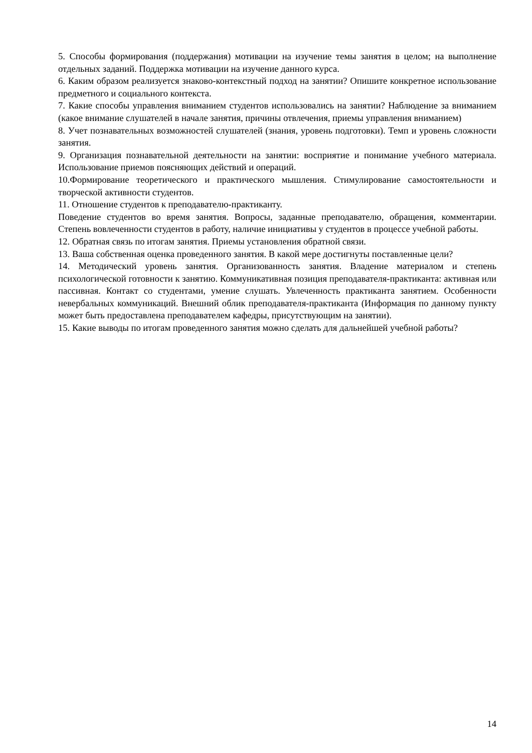5. Способы формирования (поддержания) мотивации на изучение темы занятия в целом; на выполнение отдельных заданий. Поддержка мотивации на изучение данного курса.
6. Каким образом реализуется знаково-контекстный подход на занятии? Опишите конкретное использование предметного и социального контекста.
7. Какие способы управления вниманием студентов использовались на занятии? Наблюдение за вниманием (какое внимание слушателей в начале занятия, причины отвлечения, приемы управления вниманием)
8. Учет познавательных возможностей слушателей (знания, уровень подготовки). Темп и уровень сложности занятия.
9. Организация познавательной деятельности на занятии: восприятие и понимание учебного материала. Использование приемов поясняющих действий и операций.
10.Формирование теоретического и практического мышления. Стимулирование самостоятельности и творческой активности студентов.
11. Отношение студентов к преподавателю-практиканту.
Поведение студентов во время занятия. Вопросы, заданные преподавателю, обращения, комментарии. Степень вовлеченности студентов в работу, наличие инициативы у студентов в процессе учебной работы.
12. Обратная связь по итогам занятия. Приемы установления обратной связи.
13. Ваша собственная оценка проведенного занятия. В какой мере достигнуты поставленные цели?
14. Методический уровень занятия. Организованность занятия. Владение материалом и степень психологической готовности к занятию. Коммуникативная позиция преподавателя-практиканта: активная или пассивная. Контакт со студентами, умение слушать. Увлеченность практиканта занятием. Особенности невербальных коммуникаций. Внешний облик преподавателя-практиканта (Информация по данному пункту может быть предоставлена преподавателем кафедры, присутствующим на занятии).
15. Какие выводы по итогам проведенного занятия можно сделать для дальнейшей учебной работы?
14